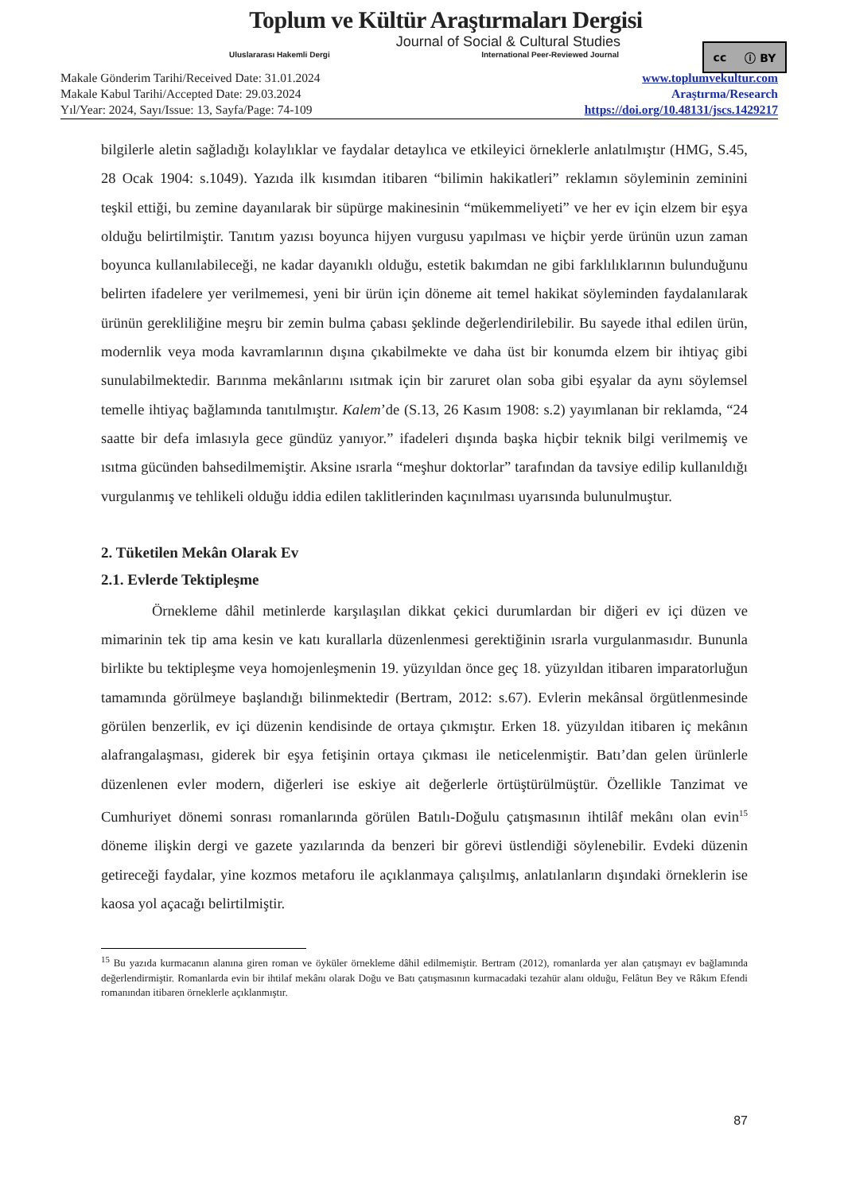Toplum ve Kültür Araştırmaları Dergisi
Journal of Social & Cultural Studies
Uluslararası Hakemli Dergi International Peer-Reviewed Journal
cc ⓘ BY
Makale Gönderim Tarihi/Received Date: 31.01.2024
Makale Kabul Tarihi/Accepted Date: 29.03.2024
Yıl/Year: 2024, Sayı/Issue: 13, Sayfa/Page: 74-109
www.toplumvekultur.com
Araştırma/Research
https://doi.org/10.48131/jscs.1429217
bilgilerle aletin sağladığı kolaylıklar ve faydalar detaylıca ve etkileyici örneklerle anlatılmıştır (HMG, S.45, 28 Ocak 1904: s.1049). Yazıda ilk kısımdan itibaren “bilimin hakikatleri” reklamın söyleminin zeminini teşkil ettiği, bu zemine dayanılarak bir süpürge makinesinin “mükemmeliyeti” ve her ev için elzem bir eşya olduğu belirtilmiştir. Tanıtım yazısı boyunca hijyen vurgusu yapılması ve hiçbir yerde ürünün uzun zaman boyunca kullanılabileceği, ne kadar dayanıklı olduğu, estetik bakımdan ne gibi farklılıklarının bulunduğunu belirten ifadelere yer verilmemesi, yeni bir ürün için döneme ait temel hakikat söyleminden faydalanılarak ürünün gerekliliğine meşru bir zemin bulma çabası şeklinde değerlendirilebilir. Bu sayede ithal edilen ürün, modernlik veya moda kavramlarının dışına çıkabilmekte ve daha üst bir konumda elzem bir ihtiyaç gibi sunulabilmektedir. Barınma mekânlarını ısıtmak için bir zaruret olan soba gibi eşyalar da aynı söylemsel temelle ihtiyaç bağlamında tanıtılmıştır. Kalem’de (S.13, 26 Kasım 1908: s.2) yayımlanan bir reklamda, “24 saatte bir defa imlasıyla gece gündüz yanıyor.” ifadeleri dışında başka hiçbir teknik bilgi verilmemiş ve ısıtma gücünden bahsedilmemiştir. Aksine ısrarla “meşhur doktorlar” tarafından da tavsiye edilip kullanıldığı vurgulanmış ve tehlikeli olduğu iddia edilen taklitlerinden kaçınılması uyarısında bulunulmuştur.
2. Tüketilen Mekân Olarak Ev
2.1. Evlerde Tektipleşme
Örnekleme dâhil metinlerde karşılaşılan dikkat çekici durumlardan bir diğeri ev içi düzen ve mimarinin tek tip ama kesin ve katı kurallarla düzenlenmesi gerektiğinin ısrarla vurgulanmasıdır. Bununla birlikte bu tektipleşme veya homojenleşmenin 19. yüzyıldan önce geç 18. yüzyıldan itibaren imparatorluğun tamamında görülmeye başlandığı bilinmektedir (Bertram, 2012: s.67). Evlerin mekânsal örgütlenmesinde görülen benzerlik, ev içi düzenin kendisinde de ortaya çıkmıştır. Erken 18. yüzyıldan itibaren iç mekânın alafrangalaşması, giderek bir eşya fetişinin ortaya çıkması ile neticelenmiştir. Batı’dan gelen ürünlerle düzenlenen evler modern, diğerleri ise eskiye ait değerlerle örtüştürülmüştür. Özellikle Tanzimat ve Cumhuriyet dönemi sonrası romanlarında görülen Batılı-Doğulu çatışmasının ihtilâf mekânı olan evin<sup>15</sup> döneme ilişkin dergi ve gazete yazılarında da benzeri bir görevi üstlendiği söylenebilir. Evdeki düzenin getireceği faydalar, yine kozmos metaforu ile açıklanmaya çalışılmış, anlatılanların dışındaki örneklerin ise kaosa yol açacağı belirtilmiştir.
<sup>15</sup> Bu yazıda kurmacanın alanına giren roman ve öyküler örnekleme dâhil edilmemiştir. Bertram (2012), romanlarda yer alan çatışmayı ev bağlamında değerlendirmiştir. Romanlarda evin bir ihtilaf mekânı olarak Doğu ve Batı çatışmasının kurmacadaki tezahür alanı olduğu, Felâtun Bey ve Râkım Efendi romanından itibaren örneklerle açıklanmıştır.
87